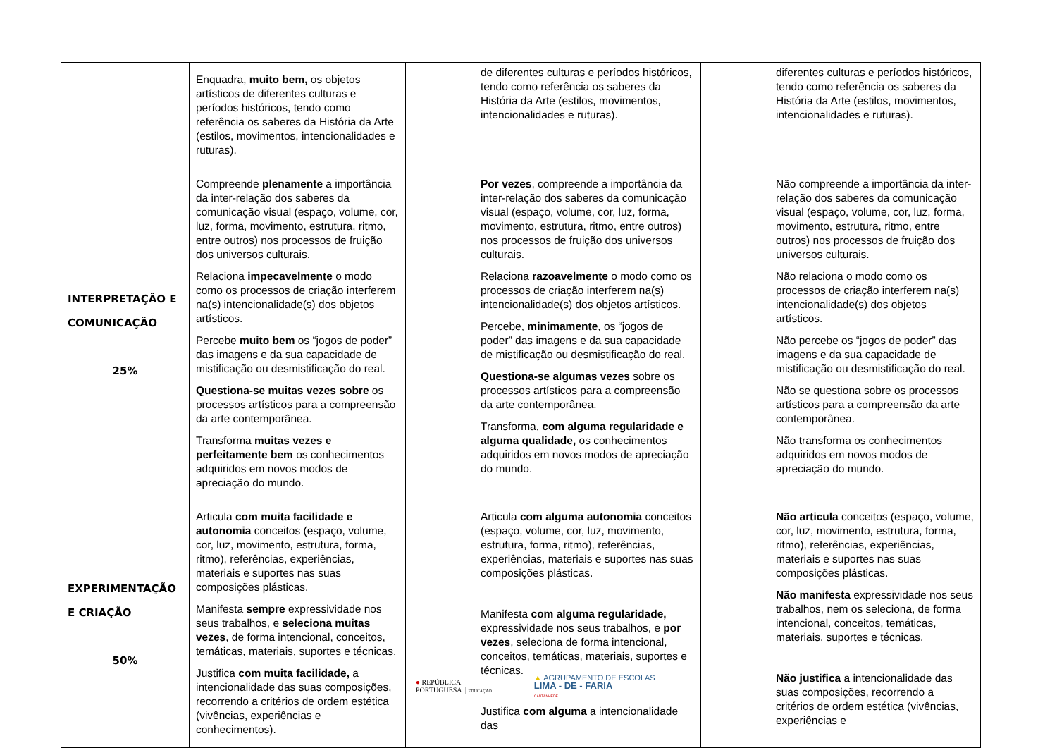| | Enquadra, muito bem, os objetos artísticos de diferentes culturas e períodos históricos, tendo como referência os saberes da História da Arte (estilos, movimentos, intencionalidades e ruturas). | | de diferentes culturas e períodos históricos, tendo como referência os saberes da História da Arte (estilos, movimentos, intencionalidades e ruturas). | | diferentes culturas e períodos históricos, tendo como referência os saberes da História da Arte (estilos, movimentos, intencionalidades e ruturas). |
| INTERPRETAÇÃO E COMUNICAÇÃO 25% | Compreende plenamente a importância da inter-relação dos saberes da comunicação visual (espaço, volume, cor, luz, forma, movimento, estrutura, ritmo, entre outros) nos processos de fruição dos universos culturais. Relaciona impecavelmente o modo como os processos de criação interferem na(s) intencionalidade(s) dos objetos artísticos. Percebe muito bem os “jogos de poder” das imagens e da sua capacidade de mistificação ou desmistificação do real. Questiona-se muitas vezes sobre os processos artísticos para a compreensão da arte contemporânea. Transforma muitas vezes e perfeitamente bem os conhecimentos adquiridos em novos modos de apreciação do mundo. | | Por vezes , compreende a importância da inter-relação dos saberes da comunicação visual (espaço, volume, cor, luz, forma, movimento, estrutura, ritmo, entre outros) nos processos de fruição dos universos culturais. Relaciona razoavelmente o modo como os processos de criação interferem na(s) intencionalidade(s) dos objetos artísticos. Percebe, minimamente , os “jogos de poder” das imagens e da sua capacidade de mistificação ou desmistificação do real. Questiona-se algumas vezes sobre os processos artísticos para a compreensão da arte contemporânea. Transforma, com alguma regularidade e alguma qualidade, os conhecimentos adquiridos em novos modos de apreciação do mundo. | | Não compreende a importância da inter-relação dos saberes da comunicação visual (espaço, volume, cor, luz, forma, movimento, estrutura, ritmo, entre outros) nos processos de fruição dos universos culturais. Não relaciona o modo como os processos de criação interferem na(s) intencionalidade(s) dos objetos artísticos. Não percebe os “jogos de poder” das imagens e da sua capacidade de mistificação ou desmistificação do real. Não se questiona sobre os processos artísticos para a compreensão da arte contemporânea. Não transforma os conhecimentos adquiridos em novos modos de apreciação do mundo. |
| EXPERIMENTAÇÃO E CRIAÇÃO 50% | Articula com muita facilidade e autonomia conceitos (espaço, volume, cor, luz, movimento, estrutura, forma, ritmo), referências, experiências, materiais e suportes nas suas composições plásticas. Manifesta sempre expressividade nos seus trabalhos, e seleciona muitas vezes , de forma intencional, conceitos, temáticas, materiais, suportes e técnicas. Justifica com muita facilidade, a intencionalidade das suas composições, recorrendo a critérios de ordem estética (vivências, experiências e conhecimentos). | | Articula com alguma autonomia conceitos (espaço, volume, cor, luz, movimento, estrutura, forma, ritmo), referências, experiências, materiais e suportes nas suas composições plásticas. Manifesta com alguma regularidade, expressividade nos seus trabalhos, e por vezes , seleciona de forma intencional, conceitos, temáticas, materiais, suportes e técnicas. Justifica com alguma a intencionalidade das | | Não articula conceitos (espaço, volume, cor, luz, movimento, estrutura, forma, ritmo), referências, experiências, materiais e suportes nas suas composições plásticas. Não manifesta expressividade nos seus trabalhos, nem os seleciona, de forma intencional, conceitos, temáticas, materiais, suportes e técnicas. Não justifica a intencionalidade das suas composições, recorrendo a critérios de ordem estética (vivências, experiências e |
● REPÚBLICA
PORTUGUESA | EDUCAÇÃO
▲ AGRUPAMENTO DE ESCOLAS
LIMA - DE - FARIA
CANTANHEDE